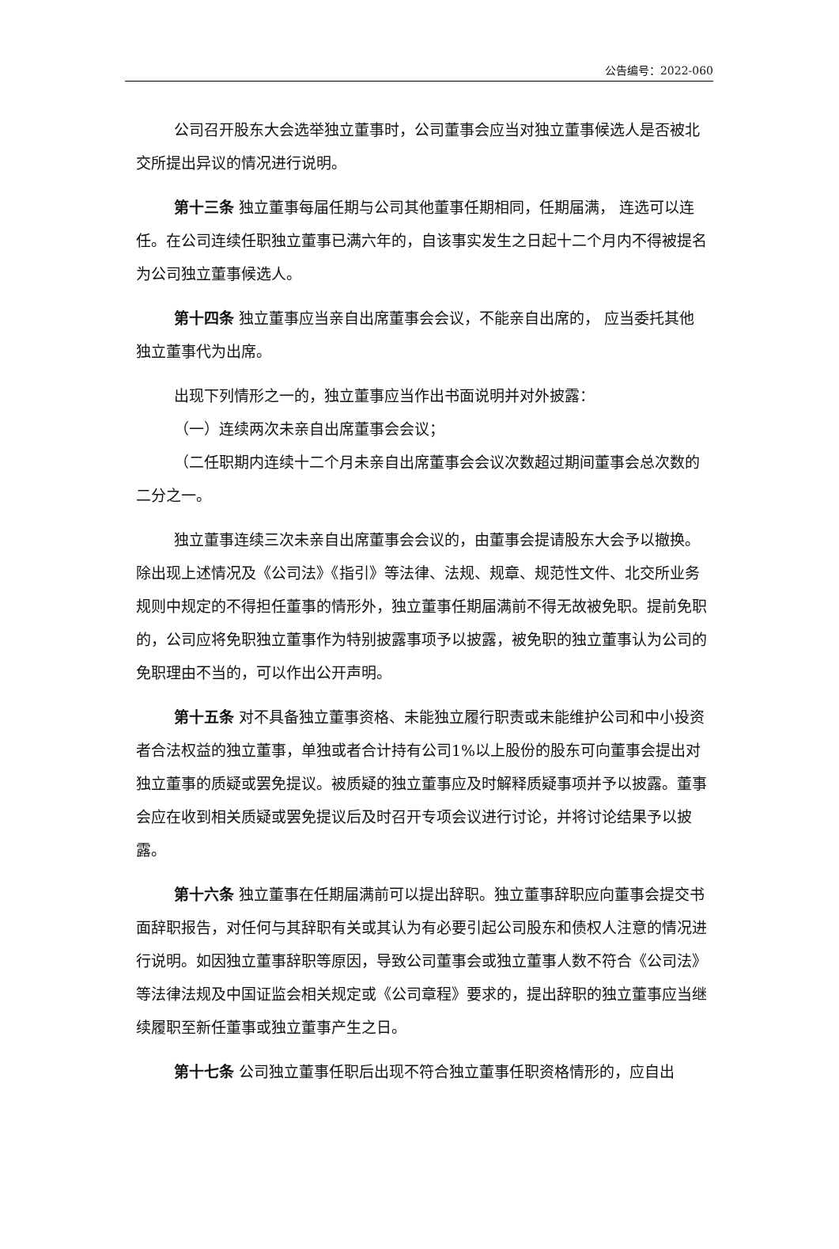公告编号：2022-060
公司召开股东大会选举独立董事时，公司董事会应当对独立董事候选人是否被北交所提出异议的情况进行说明。
第十三条 独立董事每届任期与公司其他董事任期相同，任期届满， 连选可以连任。在公司连续任职独立董事已满六年的，自该事实发生之日起十二个月内不得被提名为公司独立董事候选人。
第十四条 独立董事应当亲自出席董事会会议，不能亲自出席的， 应当委托其他独立董事代为出席。
出现下列情形之一的，独立董事应当作出书面说明并对外披露：
（一）连续两次未亲自出席董事会会议；
（二任职期内连续十二个月未亲自出席董事会会议次数超过期间董事会总次数的二分之一。
独立董事连续三次未亲自出席董事会会议的，由董事会提请股东大会予以撤换。除出现上述情况及《公司法》《指引》等法律、法规、规章、规范性文件、北交所业务规则中规定的不得担任董事的情形外，独立董事任期届满前不得无故被免职。提前免职的，公司应将免职独立董事作为特别披露事项予以披露，被免职的独立董事认为公司的免职理由不当的，可以作出公开声明。
第十五条 对不具备独立董事资格、未能独立履行职责或未能维护公司和中小投资者合法权益的独立董事，单独或者合计持有公司1%以上股份的股东可向董事会提出对独立董事的质疑或罢免提议。被质疑的独立董事应及时解释质疑事项并予以披露。董事会应在收到相关质疑或罢免提议后及时召开专项会议进行讨论，并将讨论结果予以披露。
第十六条 独立董事在任期届满前可以提出辞职。独立董事辞职应向董事会提交书面辞职报告，对任何与其辞职有关或其认为有必要引起公司股东和债权人注意的情况进行说明。如因独立董事辞职等原因，导致公司董事会或独立董事人数不符合《公司法》等法律法规及中国证监会相关规定或《公司章程》要求的，提出辞职的独立董事应当继续履职至新任董事或独立董事产生之日。
第十七条 公司独立董事任职后出现不符合独立董事任职资格情形的，应自出